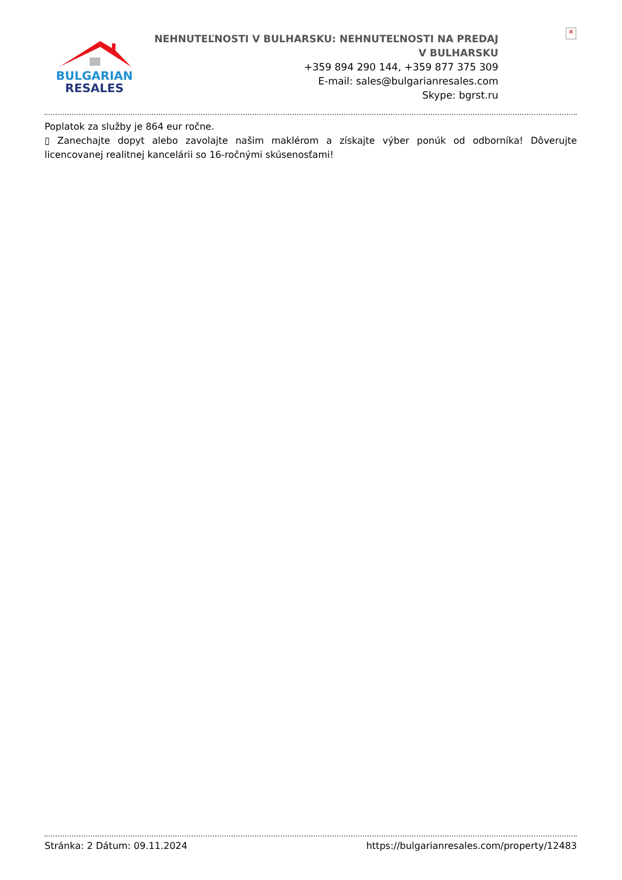✕
BULGARIAN
RESALES
NEHNUTEĽNOSTI V BULHARSKU: NEHNUTEĽNOSTI NA PREDAJ V BULHARSKU
+359 894 290 144, +359 877 375 309
E-mail: sales@bulgarianresales.com
Skype: bgrst.ru
Poplatok za služby je 864 eur ročne.
▯ Zanechajte dopyt alebo zavolajte našim maklérom a získajte výber ponúk od odborníka! Dôverujte licencovanej realitnej kancelárii so 16-ročnými skúsenosťami!
Stránka: 2 Dátum: 09.11.2024 https://bulgarianresales.com/property/12483